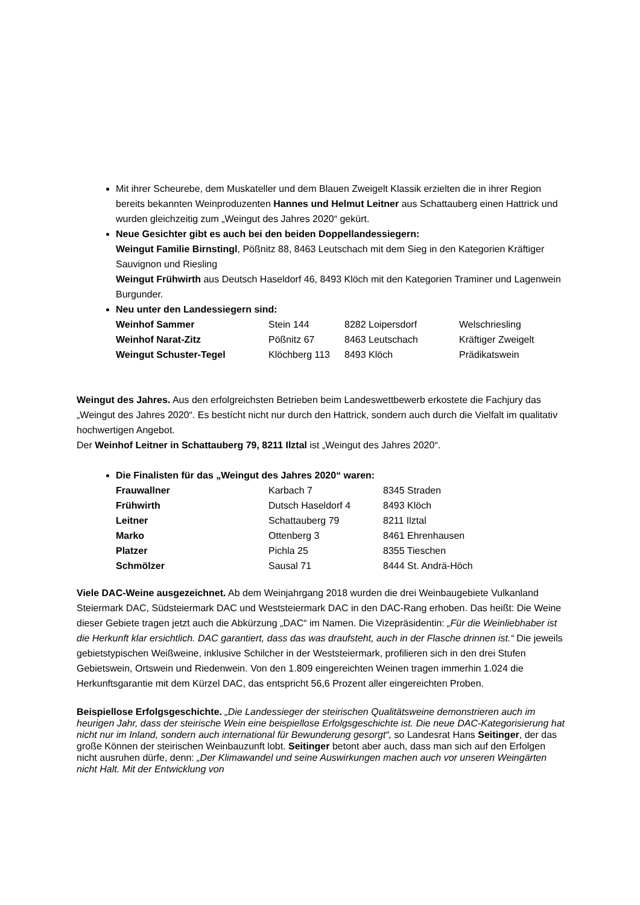Mit ihrer Scheurebe, dem Muskateller und dem Blauen Zweigelt Klassik erzielten die in ihrer Region bereits bekannten Weinproduzenten Hannes und Helmut Leitner aus Schattauberg einen Hattrick und wurden gleichzeitig zum „Weingut des Jahres 2020“ gekürt.
Neue Gesichter gibt es auch bei den beiden Doppellandessiegern:
Weingut Familie Birnstingl, Pößnitz 88, 8463 Leutschach mit dem Sieg in den Kategorien Kräftiger Sauvignon und Riesling
Weingut Frühwirth aus Deutsch Haseldorf 46, 8493 Klöch mit den Kategorien Traminer und Lagenwein Burgunder.
Neu unter den Landessiegern sind:
| Weinhof Sammer | Stein 144 | 8282 Loipersdorf | Welschriesling |
| Weinhof Narat-Zitz | Pößnitz 67 | 8463 Leutschach | Kräftiger Zweigelt |
| Weingut Schuster-Tegel | Klöchberg 113 | 8493 Klöch | Prädikatswein |
Weingut des Jahres. Aus den erfolgreichsten Betrieben beim Landeswettbewerb erkostete die Fachjury das „Weingut des Jahres 2020“. Es bestícht nicht nur durch den Hattrick, sondern auch durch die Vielfalt im qualitativ hochwertigen Angebot.
Der Weinhof Leitner in Schattauberg 79, 8211 Ilztal ist „Weingut des Jahres 2020“.
Die Finalisten für das „Weingut des Jahres 2020“ waren:
| Frauwallner | Karbach 7 | 8345 Straden |
| Frühwirth | Dutsch Haseldorf 4 | 8493 Klöch |
| Leitner | Schattauberg 79 | 8211 Ilztal |
| Marko | Ottenberg 3 | 8461 Ehrenhausen |
| Platzer | Pichla 25 | 8355 Tieschen |
| Schmölzer | Sausal 71 | 8444 St. Andrä-Höch |
Viele DAC-Weine ausgezeichnet. Ab dem Weinjahrgang 2018 wurden die drei Weinbaugebiete Vulkanland Steiermark DAC, Südsteiermark DAC und Weststeiermark DAC in den DAC-Rang erhoben. Das heißt: Die Weine dieser Gebiete tragen jetzt auch die Abkürzung „DAC“ im Namen. Die Vizepräsidentin: „Für die Weinliebhaber ist die Herkunft klar ersichtlich. DAC garantiert, dass das was draufsteht, auch in der Flasche drinnen ist.“ Die jeweils gebietstypischen Weißweine, inklusive Schilcher in der Weststeiermark, profilieren sich in den drei Stufen Gebietswein, Ortswein und Riedenwein. Von den 1.809 eingereichten Weinen tragen immerhin 1.024 die Herkunftsgarantie mit dem Kürzel DAC, das entspricht 56,6 Prozent aller eingereichten Proben.
Beispiellose Erfolgsgeschichte. „Die Landessieger der steirischen Qualitätsweine demonstrieren auch im heurigen Jahr, dass der steirische Wein eine beispiellose Erfolgsgeschichte ist. Die neue DAC-Kategorisierung hat nicht nur im Inland, sondern auch international für Bewunderung gesorgt“, so Landesrat Hans Seitinger, der das große Können der steirischen Weinbauzunft lobt. Seitinger betont aber auch, dass man sich auf den Erfolgen nicht ausruhen dürfe, denn: „Der Klimawandel und seine Auswirkungen machen auch vor unseren Weingärten nicht Halt. Mit der Entwicklung von